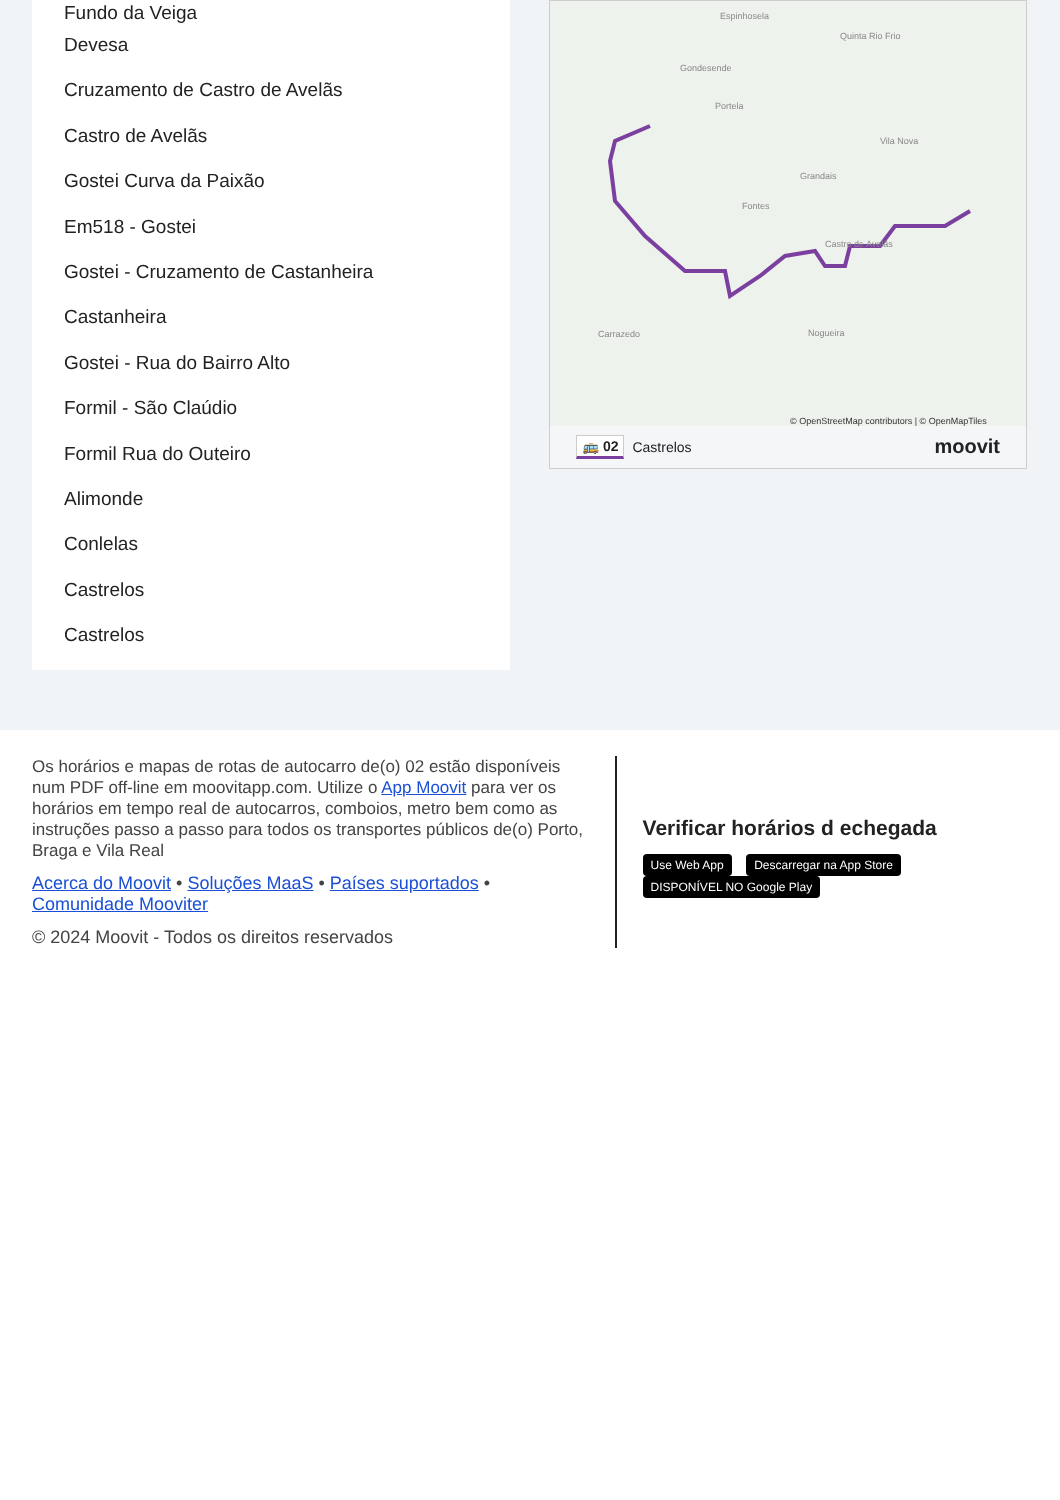Fundo da Veiga
Devesa
Cruzamento de Castro de Avelãs
Castro de Avelãs
Gostei Curva da Paixão
Em518 - Gostei
Gostei - Cruzamento de Castanheira
Castanheira
Gostei - Rua do Bairro Alto
Formil - São Claúdio
Formil Rua do Outeiro
Alimonde
Conlelas
Castrelos
Castrelos
Espinhosela
Quinta Rio Frio
Gondesende
Portela
Vila Nova
Grandais
Fontes
Castro de Avelãs
Carrazedo Nogueira
© OpenStreetMap contributors | © OpenMapTiles
🚌 02 Castrelos moovit
Os horários e mapas de rotas de autocarro de(o) 02 estão disponíveis num PDF off-line em moovitapp.com. Utilize o App Moovit para ver os horários em tempo real de autocarros, comboios, metro bem como as instruções passo a passo para todos os transportes públicos de(o) Porto, Braga e Vila Real
Acerca do Moovit • Soluções MaaS • Países suportados • Comunidade Mooviter
© 2024 Moovit - Todos os direitos reservados
Verificar horários d echegada
Use Web App Descarregar na App Store DISPONÍVEL NO Google Play